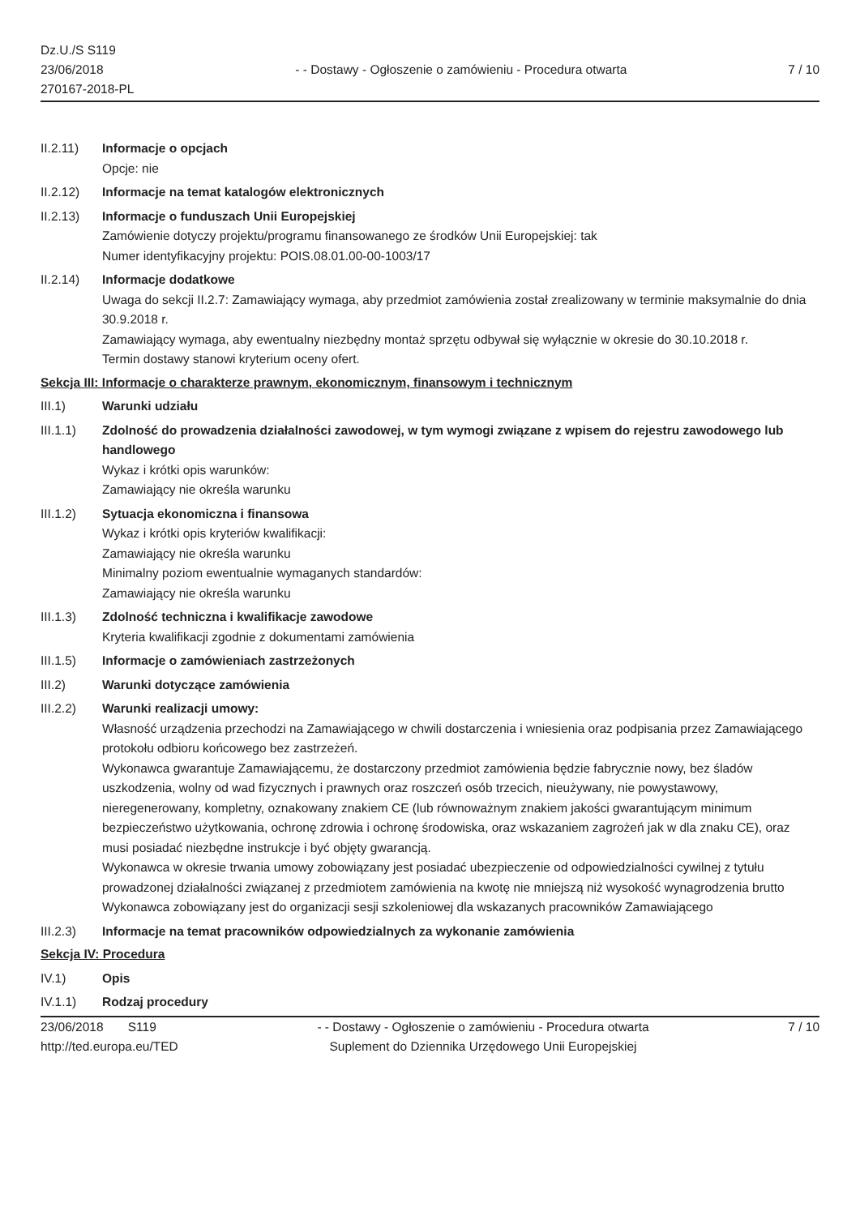Dz.U./S S119
23/06/2018
270167-2018-PL
- - Dostawy - Ogłoszenie o zamówieniu - Procedura otwarta
7 / 10
II.2.11) Informacje o opcjach
Opcje: nie
II.2.12) Informacje na temat katalogów elektronicznych
II.2.13) Informacje o funduszach Unii Europejskiej
Zamówienie dotyczy projektu/programu finansowanego ze środków Unii Europejskiej: tak
Numer identyfikacyjny projektu: POIS.08.01.00-00-1003/17
II.2.14) Informacje dodatkowe
Uwaga do sekcji II.2.7: Zamawiający wymaga, aby przedmiot zamówienia został zrealizowany w terminie maksymalnie do dnia 30.9.2018 r.
Zamawiający wymaga, aby ewentualny niezbędny montaż sprzętu odbywał się wyłącznie w okresie do 30.10.2018 r.
Termin dostawy stanowi kryterium oceny ofert.
Sekcja III: Informacje o charakterze prawnym, ekonomicznym, finansowym i technicznym
III.1) Warunki udziału
III.1.1) Zdolność do prowadzenia działalności zawodowej, w tym wymogi związane z wpisem do rejestru zawodowego lub handlowego
Wykaz i krótki opis warunków:
Zamawiający nie określa warunku
III.1.2) Sytuacja ekonomiczna i finansowa
Wykaz i krótki opis kryteriów kwalifikacji:
Zamawiający nie określa warunku
Minimalny poziom ewentualnie wymaganych standardów:
Zamawiający nie określa warunku
III.1.3) Zdolność techniczna i kwalifikacje zawodowe
Kryteria kwalifikacji zgodnie z dokumentami zamówienia
III.1.5) Informacje o zamówieniach zastrzeżonych
III.2) Warunki dotyczące zamówienia
III.2.2) Warunki realizacji umowy:
Własność urządzenia przechodzi na Zamawiającego w chwili dostarczenia i wniesienia oraz podpisania przez Zamawiającego protokołu odbioru końcowego bez zastrzeżeń.
Wykonawca gwarantuje Zamawiającemu, że dostarczony przedmiot zamówienia będzie fabrycznie nowy, bez śladów uszkodzenia, wolny od wad fizycznych i prawnych oraz roszczeń osób trzecich, nieużywany, nie powystawowy, nieregenerowany, kompletny, oznakowany znakiem CE (lub równoważnym znakiem jakości gwarantującym minimum bezpieczeństwo użytkowania, ochronę zdrowia i ochronę środowiska, oraz wskazaniem zagrożeń jak w dla znaku CE), oraz musi posiadać niezbędne instrukcje i być objęty gwarancją.
Wykonawca w okresie trwania umowy zobowiązany jest posiadać ubezpieczenie od odpowiedzialności cywilnej z tytułu prowadzonej działalności związanej z przedmiotem zamówienia na kwotę nie mniejszą niż wysokość wynagrodzenia brutto
Wykonawca zobowiązany jest do organizacji sesji szkoleniowej dla wskazanych pracowników Zamawiającego
III.2.3) Informacje na temat pracowników odpowiedzialnych za wykonanie zamówienia
Sekcja IV: Procedura
IV.1) Opis
IV.1.1) Rodzaj procedury
23/06/2018 S119
http://ted.europa.eu/TED
- - Dostawy - Ogłoszenie o zamówieniu - Procedura otwarta
Suplement do Dziennika Urzędowego Unii Europejskiej
7 / 10